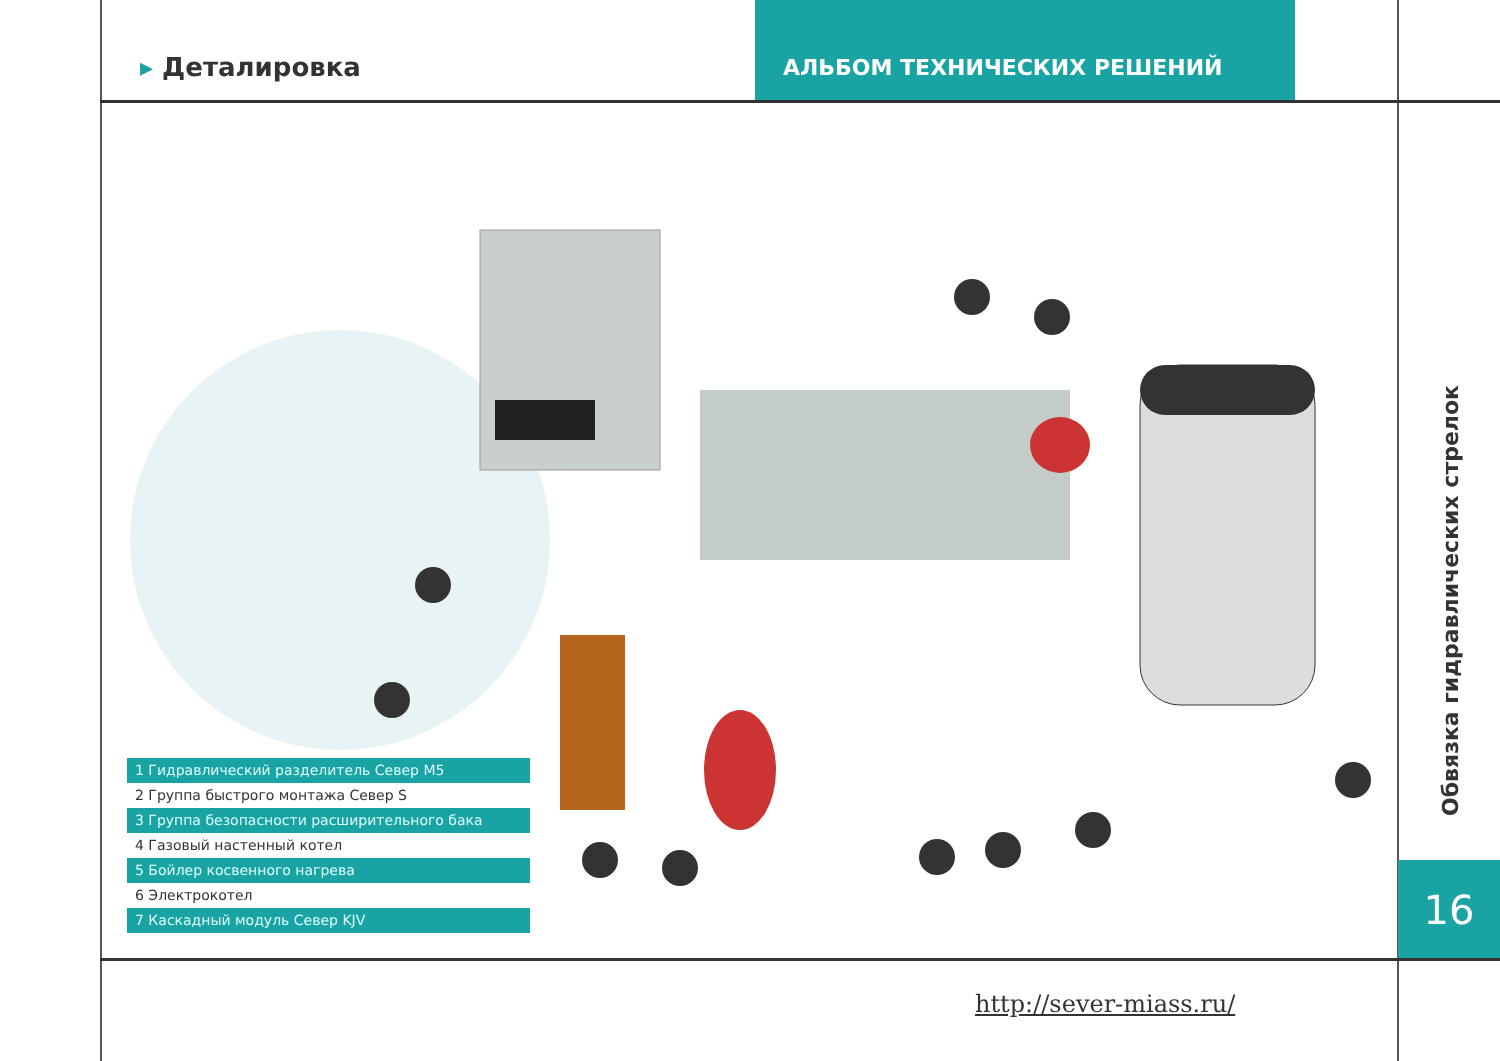▸ Деталировка
АЛЬБОМ ТЕХНИЧЕСКИХ РЕШЕНИЙ
1 Гидравлический разделитель Север M5
2 Группа быстрого монтажа Север S
3 Группа безопасности расширительного бака
4 Газовый настенный котел
5 Бойлер косвенного нагрева
6 Электрокотел
7 Каскадный модуль Север KJV
Обвязка гидравлических стрелок
16
http://sever-miass.ru/